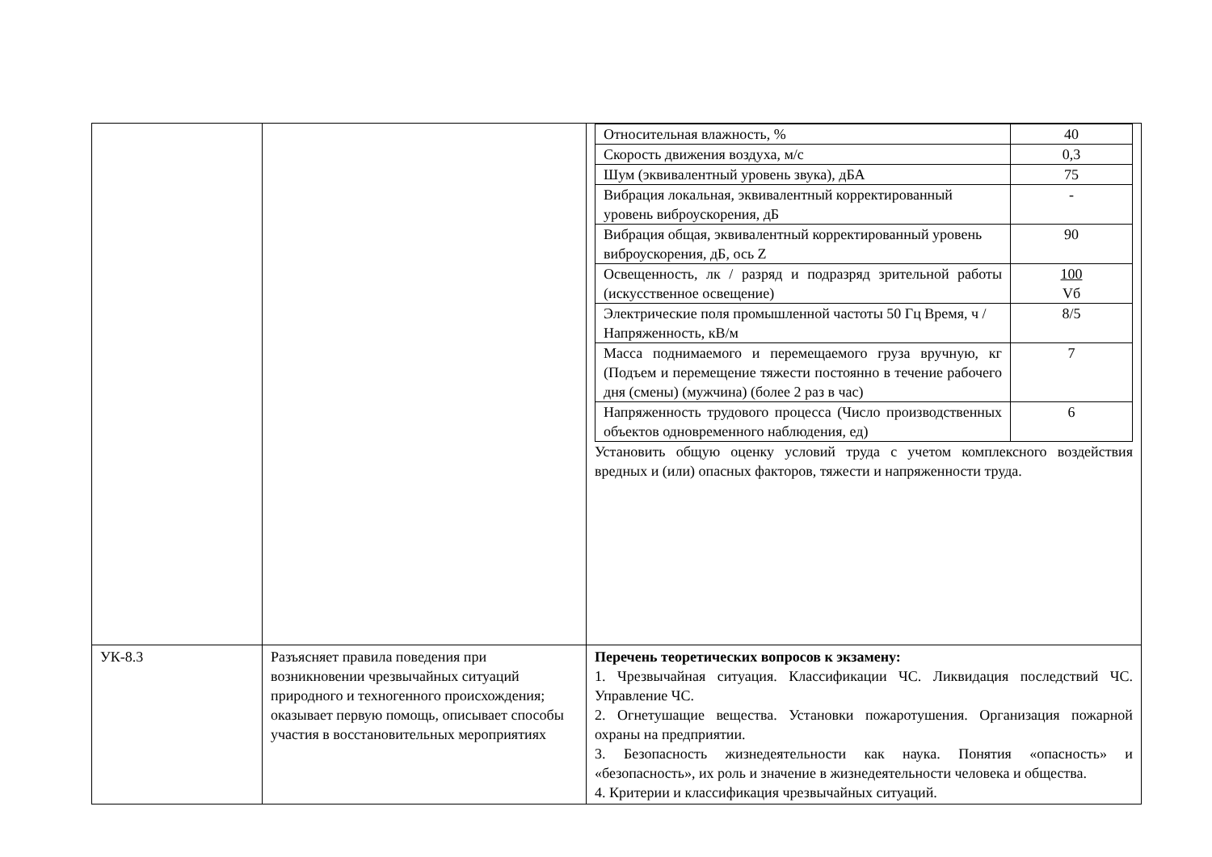| | | / Относительная влажность, % / 40 / / Скорость движения воздуха, м/с / 0,3 / / Шум (эквивалентный уровень звука), дБА / 75 / / Вибрация локальная, эквивалентный корректированный уровень виброускорения, дБ / - / / Вибрация общая, эквивалентный корректированный уровень виброускорения, дБ, ось Z / 90 / / Освещенность, лк / разряд и подразряд зрительной работы (искусственное освещение) / 100 Vб / / Электрические поля промышленной частоты 50 Гц Время, ч / Напряженность, кВ/м / 8/5 / / Масса поднимаемого и перемещаемого груза вручную, кг (Подъем и перемещение тяжести постоянно в течение рабочего дня (смены) (мужчина) (более 2 раз в час) / 7 / / Напряженность трудового процесса (Число производственных объектов одновременного наблюдения, ед) / 6 / Установить общую оценку условий труда с учетом комплексного воздействия вредных и (или) опасных факторов, тяжести и напряженности труда. |
| УК-8.3 | Разъясняет правила поведения при возникновении чрезвычайных ситуаций природного и техногенного происхождения; оказывает первую помощь, описывает способы участия в восстановительных мероприятиях | Перечень теоретических вопросов к экзамену: 1. Чрезвычайная ситуация. Классификации ЧС. Ликвидация последствий ЧС. Управление ЧС. 2. Огнетушащие вещества. Установки пожаротушения. Организация пожарной охраны на предприятии. 3. Безопасность жизнедеятельности как наука. Понятия «опасность» и «безопасность», их роль и значение в жизнедеятельности человека и общества. 4. Критерии и классификация чрезвычайных ситуаций. |